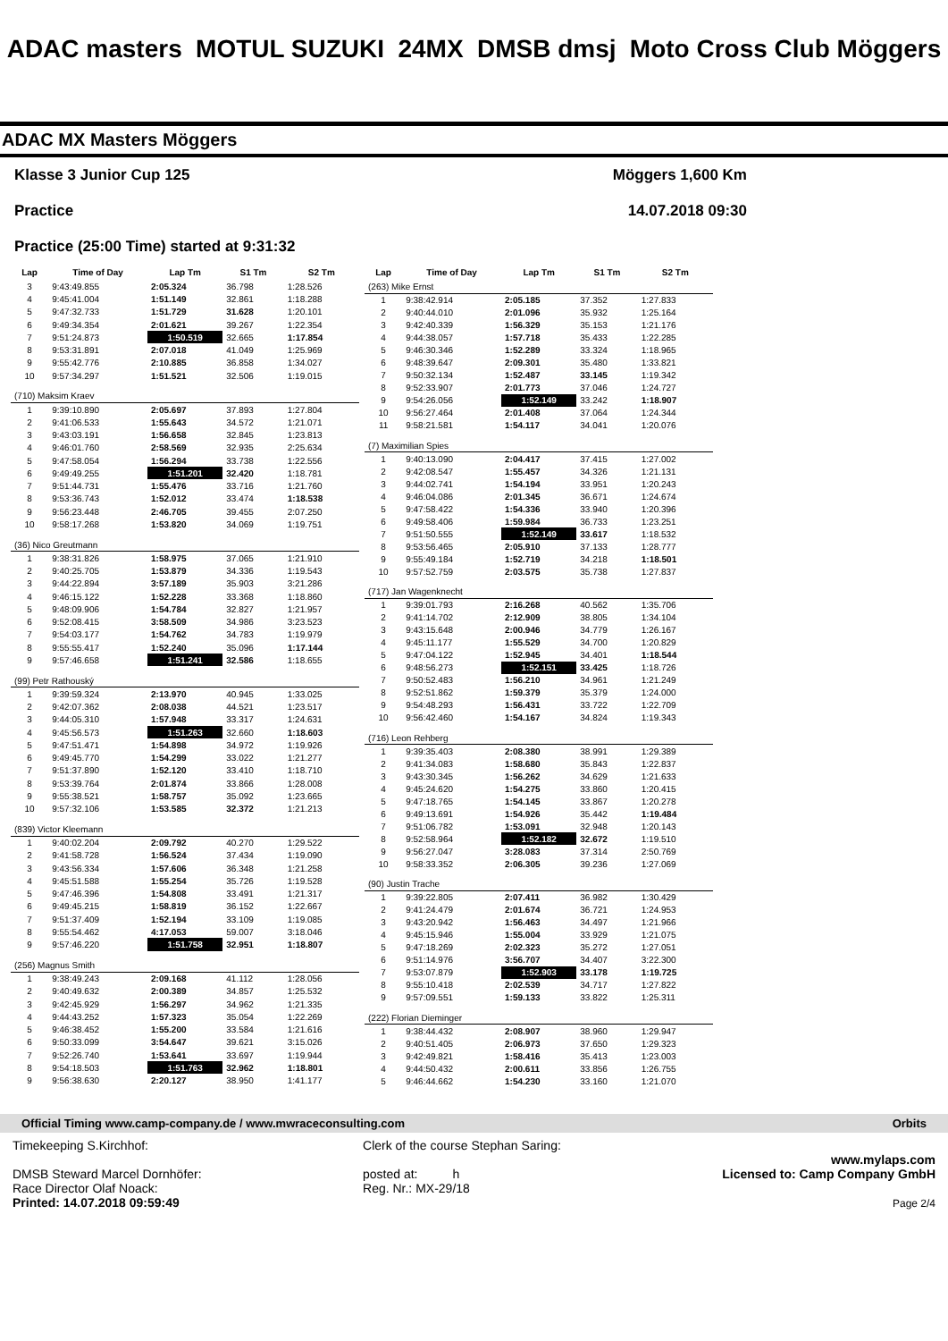ADAC masters MOTUL SUZUKI 24MX DMSB dmsj Moto Cross Club Möggers
ADAC MX Masters Möggers
Klasse 3 Junior Cup 125 Möggers 1,600 Km
Practice 14.07.2018 09:30
Practice (25:00 Time) started at 9:31:32
| Lap | Time of Day | Lap Tm | S1 Tm | S2 Tm |
| --- | --- | --- | --- | --- |
| 3 | 9:43:49.855 | 2:05.324 | 36.798 | 1:28.526 |
| 4 | 9:45:41.004 | 1:51.149 | 32.861 | 1:18.288 |
| 5 | 9:47:32.733 | 1:51.729 | 31.628 | 1:20.101 |
| 6 | 9:49:34.354 | 2:01.621 | 39.267 | 1:22.354 |
| 7 | 9:51:24.873 | 1:50.519 | 32.665 | 1:17.854 |
| 8 | 9:53:31.891 | 2:07.018 | 41.049 | 1:25.969 |
| 9 | 9:55:42.776 | 2:10.885 | 36.858 | 1:34.027 |
| 10 | 9:57:34.297 | 1:51.521 | 32.506 | 1:19.015 |
| (710) Maksim Kraev | | | | |
| 1 | 9:39:10.890 | 2:05.697 | 37.893 | 1:27.804 |
| 2 | 9:41:06.533 | 1:55.643 | 34.572 | 1:21.071 |
| 3 | 9:43:03.191 | 1:56.658 | 32.845 | 1:23.813 |
| 4 | 9:46:01.760 | 2:58.569 | 32.935 | 2:25.634 |
| 5 | 9:47:58.054 | 1:56.294 | 33.738 | 1:22.556 |
| 6 | 9:49:49.255 | 1:51.201 | 32.420 | 1:18.781 |
| 7 | 9:51:44.731 | 1:55.476 | 33.716 | 1:21.760 |
| 8 | 9:53:36.743 | 1:52.012 | 33.474 | 1:18.538 |
| 9 | 9:56:23.448 | 2:46.705 | 39.455 | 2:07.250 |
| 10 | 9:58:17.268 | 1:53.820 | 34.069 | 1:19.751 |
| (36) Nico Greutmann | | | | |
| 1 | 9:38:31.826 | 1:58.975 | 37.065 | 1:21.910 |
| 2 | 9:40:25.705 | 1:53.879 | 34.336 | 1:19.543 |
| 3 | 9:44:22.894 | 3:57.189 | 35.903 | 3:21.286 |
| 4 | 9:46:15.122 | 1:52.228 | 33.368 | 1:18.860 |
| 5 | 9:48:09.906 | 1:54.784 | 32.827 | 1:21.957 |
| 6 | 9:52:08.415 | 3:58.509 | 34.986 | 3:23.523 |
| 7 | 9:54:03.177 | 1:54.762 | 34.783 | 1:19.979 |
| 8 | 9:55:55.417 | 1:52.240 | 35.096 | 1:17.144 |
| 9 | 9:57:46.658 | 1:51.241 | 32.586 | 1:18.655 |
| (99) Petr Rathouský | | | | |
| 1 | 9:39:59.324 | 2:13.970 | 40.945 | 1:33.025 |
| 2 | 9:42:07.362 | 2:08.038 | 44.521 | 1:23.517 |
| 3 | 9:44:05.310 | 1:57.948 | 33.317 | 1:24.631 |
| 4 | 9:45:56.573 | 1:51.263 | 32.660 | 1:18.603 |
| 5 | 9:47:51.471 | 1:54.898 | 34.972 | 1:19.926 |
| 6 | 9:49:45.770 | 1:54.299 | 33.022 | 1:21.277 |
| 7 | 9:51:37.890 | 1:52.120 | 33.410 | 1:18.710 |
| 8 | 9:53:39.764 | 2:01.874 | 33.866 | 1:28.008 |
| 9 | 9:55:38.521 | 1:58.757 | 35.092 | 1:23.665 |
| 10 | 9:57:32.106 | 1:53.585 | 32.372 | 1:21.213 |
| (839) Victor Kleemann | | | | |
| 1 | 9:40:02.204 | 2:09.792 | 40.270 | 1:29.522 |
| 2 | 9:41:58.728 | 1:56.524 | 37.434 | 1:19.090 |
| 3 | 9:43:56.334 | 1:57.606 | 36.348 | 1:21.258 |
| 4 | 9:45:51.588 | 1:55.254 | 35.726 | 1:19.528 |
| 5 | 9:47:46.396 | 1:54.808 | 33.491 | 1:21.317 |
| 6 | 9:49:45.215 | 1:58.819 | 36.152 | 1:22.667 |
| 7 | 9:51:37.409 | 1:52.194 | 33.109 | 1:19.085 |
| 8 | 9:55:54.462 | 4:17.053 | 59.007 | 3:18.046 |
| 9 | 9:57:46.220 | 1:51.758 | 32.951 | 1:18.807 |
| (256) Magnus Smith | | | | |
| 1 | 9:38:49.243 | 2:09.168 | 41.112 | 1:28.056 |
| 2 | 9:40:49.632 | 2:00.389 | 34.857 | 1:25.532 |
| 3 | 9:42:45.929 | 1:56.297 | 34.962 | 1:21.335 |
| 4 | 9:44:43.252 | 1:57.323 | 35.054 | 1:22.269 |
| 5 | 9:46:38.452 | 1:55.200 | 33.584 | 1:21.616 |
| 6 | 9:50:33.099 | 3:54.647 | 39.621 | 3:15.026 |
| 7 | 9:52:26.740 | 1:53.641 | 33.697 | 1:19.944 |
| 8 | 9:54:18.503 | 1:51.763 | 32.962 | 1:18.801 |
| 9 | 9:56:38.630 | 2:20.127 | 38.950 | 1:41.177 |
| Lap | Time of Day | Lap Tm | S1 Tm | S2 Tm |
| --- | --- | --- | --- | --- |
| (263) Mike Ernst | | | | |
| 1 | 9:38:42.914 | 2:05.185 | 37.352 | 1:27.833 |
| 2 | 9:40:44.010 | 2:01.096 | 35.932 | 1:25.164 |
| 3 | 9:42:40.339 | 1:56.329 | 35.153 | 1:21.176 |
| 4 | 9:44:38.057 | 1:57.718 | 35.433 | 1:22.285 |
| 5 | 9:46:30.346 | 1:52.289 | 33.324 | 1:18.965 |
| 6 | 9:48:39.647 | 2:09.301 | 35.480 | 1:33.821 |
| 7 | 9:50:32.134 | 1:52.487 | 33.145 | 1:19.342 |
| 8 | 9:52:33.907 | 2:01.773 | 37.046 | 1:24.727 |
| 9 | 9:54:26.056 | 1:52.149 | 33.242 | 1:18.907 |
| 10 | 9:56:27.464 | 2:01.408 | 37.064 | 1:24.344 |
| 11 | 9:58:21.581 | 1:54.117 | 34.041 | 1:20.076 |
| (7) Maximilian Spies | | | | |
| 1 | 9:40:13.090 | 2:04.417 | 37.415 | 1:27.002 |
| 2 | 9:42:08.547 | 1:55.457 | 34.326 | 1:21.131 |
| 3 | 9:44:02.741 | 1:54.194 | 33.951 | 1:20.243 |
| 4 | 9:46:04.086 | 2:01.345 | 36.671 | 1:24.674 |
| 5 | 9:47:58.422 | 1:54.336 | 33.940 | 1:20.396 |
| 6 | 9:49:58.406 | 1:59.984 | 36.733 | 1:23.251 |
| 7 | 9:51:50.555 | 1:52.149 | 33.617 | 1:18.532 |
| 8 | 9:53:56.465 | 2:05.910 | 37.133 | 1:28.777 |
| 9 | 9:55:49.184 | 1:52.719 | 34.218 | 1:18.501 |
| 10 | 9:57:52.759 | 2:03.575 | 35.738 | 1:27.837 |
| (717) Jan Wagenknecht | | | | |
| 1 | 9:39:01.793 | 2:16.268 | 40.562 | 1:35.706 |
| 2 | 9:41:14.702 | 2:12.909 | 38.805 | 1:34.104 |
| 3 | 9:43:15.648 | 2:00.946 | 34.779 | 1:26.167 |
| 4 | 9:45:11.177 | 1:55.529 | 34.700 | 1:20.829 |
| 5 | 9:47:04.122 | 1:52.945 | 34.401 | 1:18.544 |
| 6 | 9:48:56.273 | 1:52.151 | 33.425 | 1:18.726 |
| 7 | 9:50:52.483 | 1:56.210 | 34.961 | 1:21.249 |
| 8 | 9:52:51.862 | 1:59.379 | 35.379 | 1:24.000 |
| 9 | 9:54:48.293 | 1:56.431 | 33.722 | 1:22.709 |
| 10 | 9:56:42.460 | 1:54.167 | 34.824 | 1:19.343 |
| (716) Leon Rehberg | | | | |
| 1 | 9:39:35.403 | 2:08.380 | 38.991 | 1:29.389 |
| 2 | 9:41:34.083 | 1:58.680 | 35.843 | 1:22.837 |
| 3 | 9:43:30.345 | 1:56.262 | 34.629 | 1:21.633 |
| 4 | 9:45:24.620 | 1:54.275 | 33.860 | 1:20.415 |
| 5 | 9:47:18.765 | 1:54.145 | 33.867 | 1:20.278 |
| 6 | 9:49:13.691 | 1:54.926 | 35.442 | 1:19.484 |
| 7 | 9:51:06.782 | 1:53.091 | 32.948 | 1:20.143 |
| 8 | 9:52:58.964 | 1:52.182 | 32.672 | 1:19.510 |
| 9 | 9:56:27.047 | 3:28.083 | 37.314 | 2:50.769 |
| 10 | 9:58:33.352 | 2:06.305 | 39.236 | 1:27.069 |
| (90) Justin Trache | | | | |
| 1 | 9:39:22.805 | 2:07.411 | 36.982 | 1:30.429 |
| 2 | 9:41:24.479 | 2:01.674 | 36.721 | 1:24.953 |
| 3 | 9:43:20.942 | 1:56.463 | 34.497 | 1:21.966 |
| 4 | 9:45:15.946 | 1:55.004 | 33.929 | 1:21.075 |
| 5 | 9:47:18.269 | 2:02.323 | 35.272 | 1:27.051 |
| 6 | 9:51:14.976 | 3:56.707 | 34.407 | 3:22.300 |
| 7 | 9:53:07.879 | 1:52.903 | 33.178 | 1:19.725 |
| 8 | 9:55:10.418 | 2:02.539 | 34.717 | 1:27.822 |
| 9 | 9:57:09.551 | 1:59.133 | 33.822 | 1:25.311 |
| (222) Florian Dieminger | | | | |
| 1 | 9:38:44.432 | 2:08.907 | 38.960 | 1:29.947 |
| 2 | 9:40:51.405 | 2:06.973 | 37.650 | 1:29.323 |
| 3 | 9:42:49.821 | 1:58.416 | 35.413 | 1:23.003 |
| 4 | 9:44:50.432 | 2:00.611 | 33.856 | 1:26.755 |
| 5 | 9:46:44.662 | 1:54.230 | 33.160 | 1:21.070 |
Official Timing www.camp-company.de / www.mwraceconsulting.com Orbits
Timekeeping S.Kirchhof:
DMSB Steward Marcel Dornhöfer:
Race Director Olaf Noack:
Printed: 14.07.2018 09:59:49
Clerk of the course Stephan Saring:
posted at: h
Reg. Nr.: MX-29/18
www.mylaps.com
Licensed to: Camp Company GmbH
Page 2/4